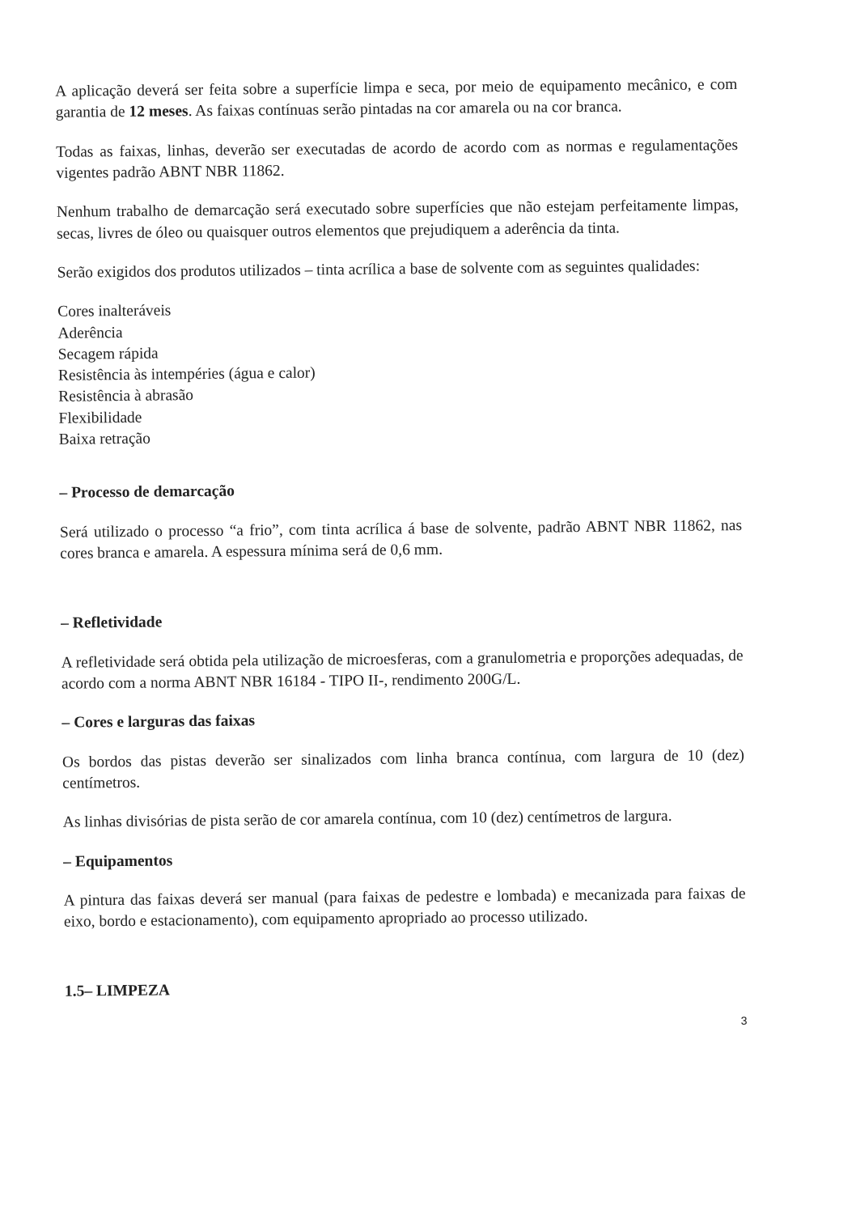A aplicação deverá ser feita sobre a superfície limpa e seca, por meio de equipamento mecânico, e com garantia de 12 meses. As faixas contínuas serão pintadas na cor amarela ou na cor branca.
Todas as faixas, linhas, deverão ser executadas de acordo de acordo com as normas e regulamentações vigentes padrão ABNT NBR 11862.
Nenhum trabalho de demarcação será executado sobre superfícies que não estejam perfeitamente limpas, secas, livres de óleo ou quaisquer outros elementos que prejudiquem a aderência da tinta.
Serão exigidos dos produtos utilizados – tinta acrílica a base de solvente com as seguintes qualidades:
Cores inalteráveis
Aderência
Secagem rápida
Resistência às intempéries (água e calor)
Resistência à abrasão
Flexibilidade
Baixa retração
– Processo de demarcação
Será utilizado o processo “a frio”, com tinta acrílica á base de solvente, padrão ABNT NBR 11862, nas cores branca e amarela. A espessura mínima será de 0,6 mm.
– Refletividade
A refletividade será obtida pela utilização de microesferas, com a granulometria e proporções adequadas, de acordo com a norma ABNT NBR 16184 - TIPO II-, rendimento 200G/L.
– Cores e larguras das faixas
Os bordos das pistas deverão ser sinalizados com linha branca contínua, com largura de 10 (dez) centímetros.
As linhas divisórias de pista serão de cor amarela contínua, com 10 (dez) centímetros de largura.
– Equipamentos
A pintura das faixas deverá ser manual (para faixas de pedestre e lombada) e mecanizada para faixas de eixo, bordo e estacionamento), com equipamento apropriado ao processo utilizado.
1.5– LIMPEZA
3